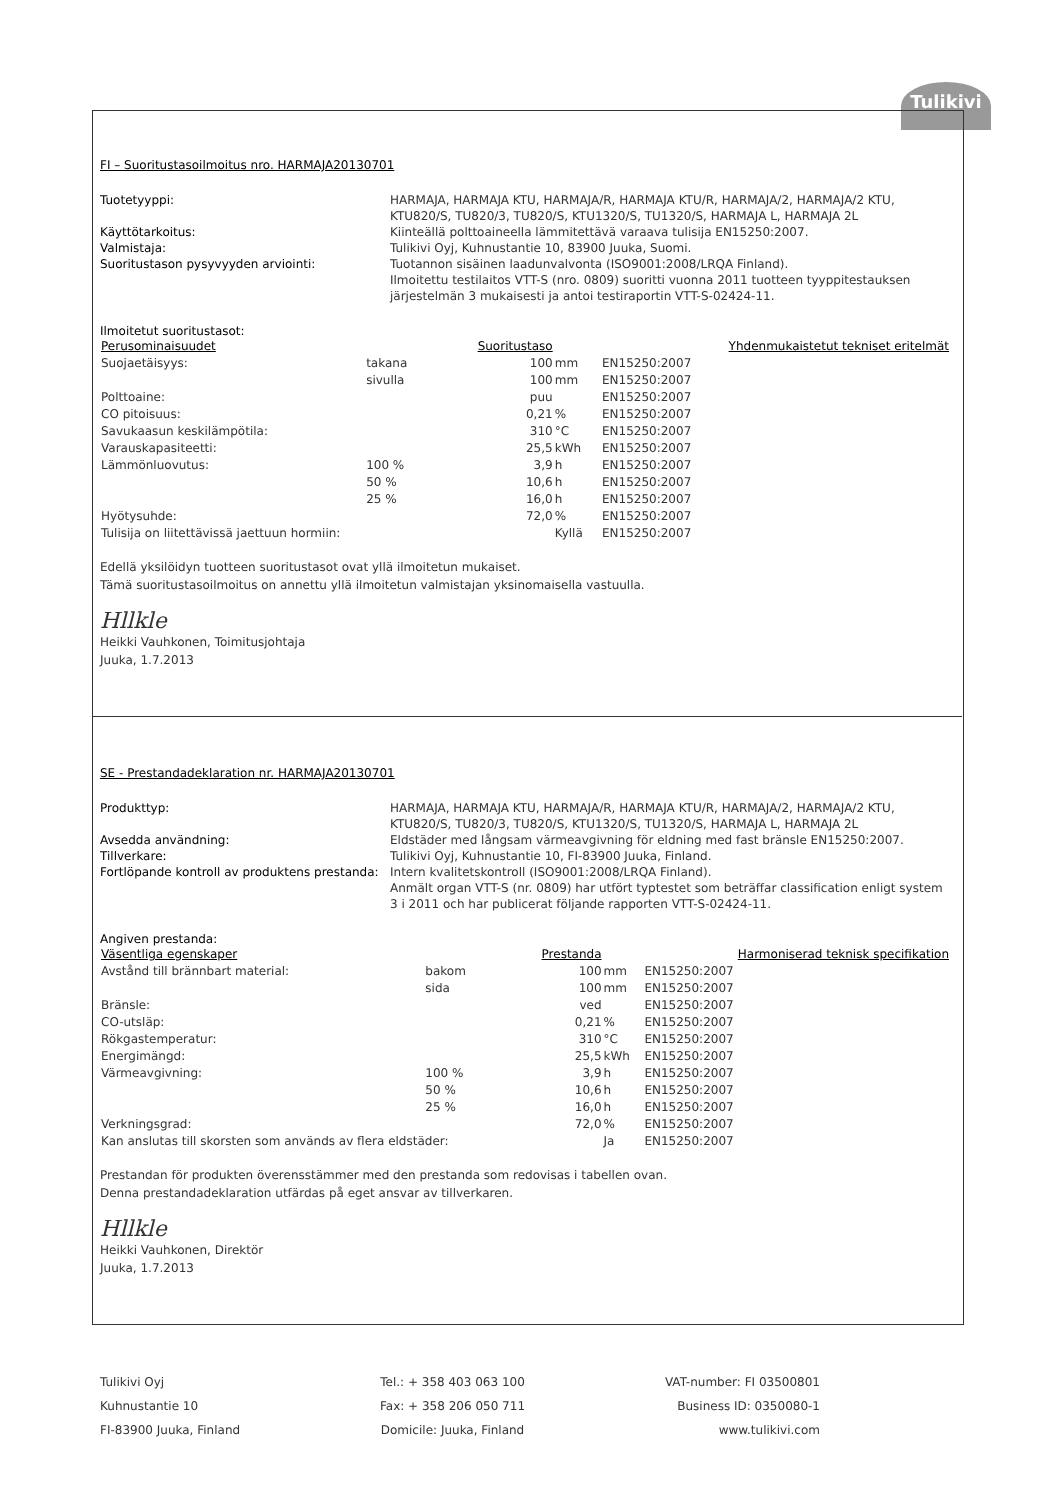Tulikivi
FI – Suoritustasoilmoitus nro. HARMAJA20130701
Tuotetyyppi: HARMAJA, HARMAJA KTU, HARMAJA/R, HARMAJA KTU/R, HARMAJA/2, HARMAJA/2 KTU, KTU820/S, TU820/3, TU820/S, KTU1320/S, TU1320/S, HARMAJA L, HARMAJA 2L Käyttötarkoitus: Kiinteällä polttoaineella lämmitettävä varaava tulisija EN15250:2007. Valmistaja: Tulikivi Oyj, Kuhnustantie 10, 83900 Juuka, Suomi. Suoritustason pysyvyyden arviointi: Tuotannon sisäinen laadunvalvonta (ISO9001:2008/LRQA Finland).
Ilmoitettu testilaitos VTT-S (nro. 0809) suoritti vuonna 2011 tuotteen tyyppitestauksen järjestelmän 3 mukaisesti ja antoi testiraportin VTT-S-02424-11.
Ilmoitetut suoritustasot:
| Perusominaisuudet | | Suoritustaso | | Yhdenmukaistetut tekniset eritelmät |
| --- | --- | --- | --- | --- |
| Suojaetäisyys: | takana | 100 | mm | EN15250:2007 |
| | sivulla | 100 | mm | EN15250:2007 |
| Polttoaine: | | puu | | EN15250:2007 |
| CO pitoisuus: | | 0,21 | % | EN15250:2007 |
| Savukaasun keskilämpötila: | | 310 | °C | EN15250:2007 |
| Varauskapasiteetti: | | 25,5 | kWh | EN15250:2007 |
| Lämmönluovutus: | 100 % | 3,9 | h | EN15250:2007 |
| | 50 % | 10,6 | h | EN15250:2007 |
| | 25 % | 16,0 | h | EN15250:2007 |
| Hyötysuhde: | | 72,0 | % | EN15250:2007 |
| Tulisija on liitettävissä jaettuun hormiin: | | | Kyllä | EN15250:2007 |
Edellä yksilöidyn tuotteen suoritustasot ovat yllä ilmoitetun mukaiset.
Tämä suoritustasoilmoitus on annettu yllä ilmoitetun valmistajan yksinomaisella vastuulla.
Hllkle
Heikki Vauhkonen, Toimitusjohtaja
Juuka, 1.7.2013
SE - Prestandadeklaration nr. HARMAJA20130701
Produkttyp: HARMAJA, HARMAJA KTU, HARMAJA/R, HARMAJA KTU/R, HARMAJA/2, HARMAJA/2 KTU, KTU820/S, TU820/3, TU820/S, KTU1320/S, TU1320/S, HARMAJA L, HARMAJA 2L Avsedda användning: Eldstäder med långsam värmeavgivning för eldning med fast bränsle EN15250:2007. Tillverkare: Tulikivi Oyj, Kuhnustantie 10, FI-83900 Juuka, Finland. Fortlöpande kontroll av produktens prestanda: Intern kvalitetskontroll (ISO9001:2008/LRQA Finland).
Anmält organ VTT-S (nr. 0809) har utfört typtestet som beträffar classification enligt system 3 i 2011 och har publicerat följande rapporten VTT-S-02424-11.
Angiven prestanda:
| Väsentliga egenskaper | | Prestanda | | Harmoniserad teknisk specifikation |
| --- | --- | --- | --- | --- |
| Avstånd till brännbart material: | bakom | 100 | mm | EN15250:2007 |
| | sida | 100 | mm | EN15250:2007 |
| Bränsle: | | ved | | EN15250:2007 |
| CO-utsläp: | | 0,21 | % | EN15250:2007 |
| Rökgastemperatur: | | 310 | °C | EN15250:2007 |
| Energimängd: | | 25,5 | kWh | EN15250:2007 |
| Värmeavgivning: | 100 % | 3,9 | h | EN15250:2007 |
| | 50 % | 10,6 | h | EN15250:2007 |
| | 25 % | 16,0 | h | EN15250:2007 |
| Verkningsgrad: | | 72,0 | % | EN15250:2007 |
| Kan anslutas till skorsten som används av flera eldstäder: | | | Ja | EN15250:2007 |
Prestandan för produkten överensstämmer med den prestanda som redovisas i tabellen ovan.
Denna prestandadeklaration utfärdas på eget ansvar av tillverkaren.
Hllkle
Heikki Vauhkonen, Direktör
Juuka, 1.7.2013
Tulikivi Oyj
Kuhnustantie 10
FI-83900 Juuka, Finland
Tel.: + 358 403 063 100
Fax: + 358 206 050 711
Domicile: Juuka, Finland
VAT-number: FI 03500801
Business ID: 0350080-1
www.tulikivi.com